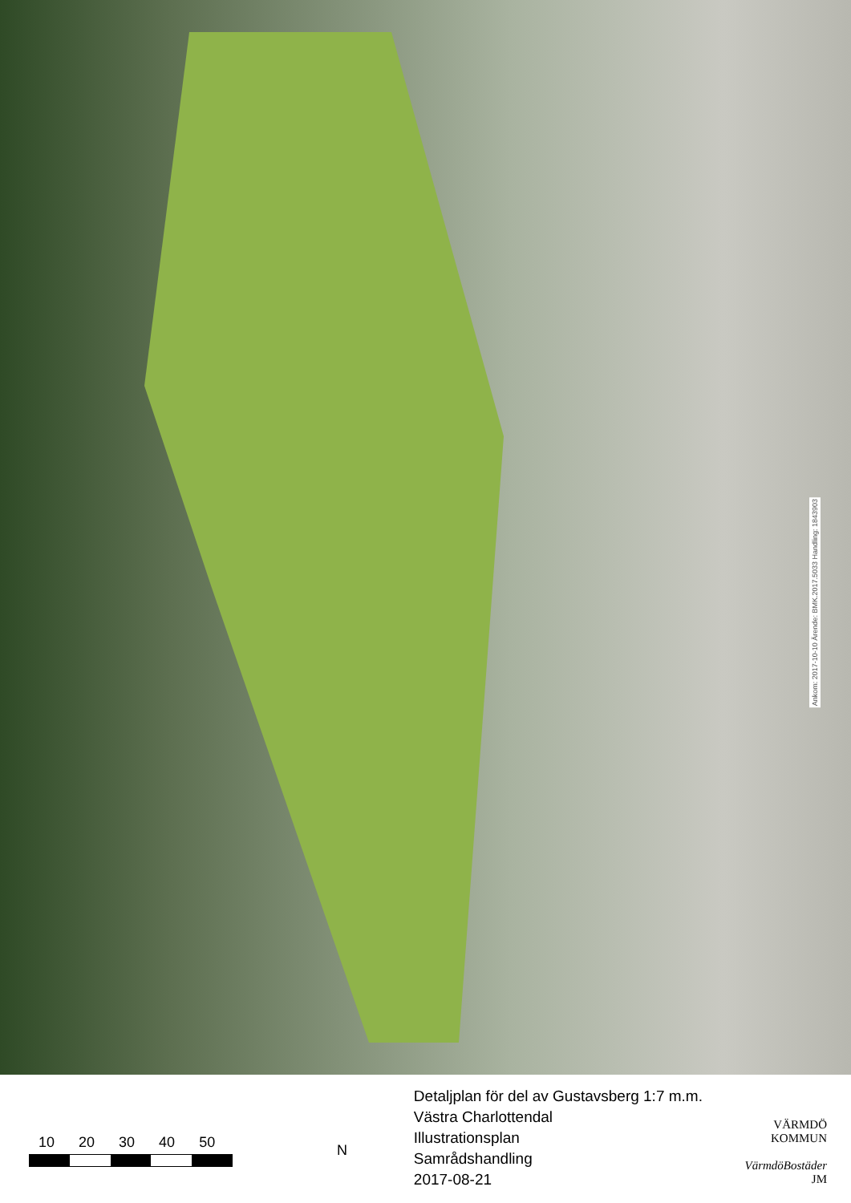Ankom: 2017-10-10 Ärende: BMK.2017.5033 Handling: 1843903
10 20 30 40 50
N
Detaljplan för del av Gustavsberg 1:7 m.m.
Västra Charlottendal
Illustrationsplan
Samrådshandling
2017-08-21
VÄRMDÖ KOMMUN
VärmdöBostäder JM